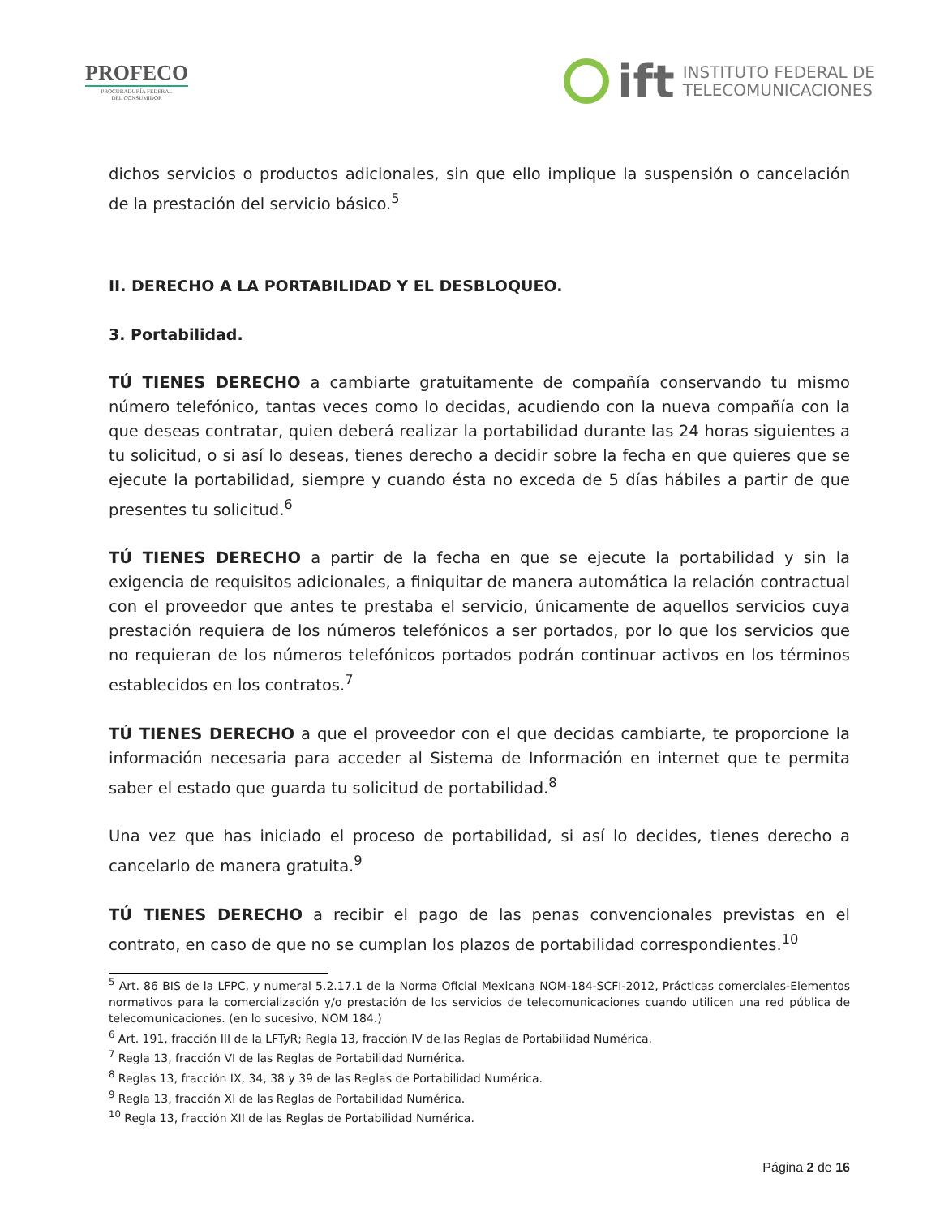PROFECO
PROCURADURÍA FEDERAL
DEL CONSUMIDOR
ift
INSTITUTO FEDERAL DE
TELECOMUNICACIONES
dichos servicios o productos adicionales, sin que ello implique la suspensión o cancelación de la prestación del servicio básico.<sup>5</sup>
II. DERECHO A LA PORTABILIDAD Y EL DESBLOQUEO.
3. Portabilidad.
TÚ TIENES DERECHO a cambiarte gratuitamente de compañía conservando tu mismo número telefónico, tantas veces como lo decidas, acudiendo con la nueva compañía con la que deseas contratar, quien deberá realizar la portabilidad durante las 24 horas siguientes a tu solicitud, o si así lo deseas, tienes derecho a decidir sobre la fecha en que quieres que se ejecute la portabilidad, siempre y cuando ésta no exceda de 5 días hábiles a partir de que presentes tu solicitud.<sup>6</sup>
TÚ TIENES DERECHO a partir de la fecha en que se ejecute la portabilidad y sin la exigencia de requisitos adicionales, a finiquitar de manera automática la relación contractual con el proveedor que antes te prestaba el servicio, únicamente de aquellos servicios cuya prestación requiera de los números telefónicos a ser portados, por lo que los servicios que no requieran de los números telefónicos portados podrán continuar activos en los términos establecidos en los contratos.<sup>7</sup>
TÚ TIENES DERECHO a que el proveedor con el que decidas cambiarte, te proporcione la información necesaria para acceder al Sistema de Información en internet que te permita saber el estado que guarda tu solicitud de portabilidad.<sup>8</sup>
Una vez que has iniciado el proceso de portabilidad, si así lo decides, tienes derecho a cancelarlo de manera gratuita.<sup>9</sup>
TÚ TIENES DERECHO a recibir el pago de las penas convencionales previstas en el contrato, en caso de que no se cumplan los plazos de portabilidad correspondientes.<sup>10</sup>
<sup>5</sup> Art. 86 BIS de la LFPC, y numeral 5.2.17.1 de la Norma Oficial Mexicana NOM-184-SCFI-2012, Prácticas comerciales-Elementos normativos para la comercialización y/o prestación de los servicios de telecomunicaciones cuando utilicen una red pública de telecomunicaciones. (en lo sucesivo, NOM 184.)
<sup>6</sup> Art. 191, fracción III de la LFTyR; Regla 13, fracción IV de las Reglas de Portabilidad Numérica.
<sup>7</sup> Regla 13, fracción VI de las Reglas de Portabilidad Numérica.
<sup>8</sup> Reglas 13, fracción IX, 34, 38 y 39 de las Reglas de Portabilidad Numérica.
<sup>9</sup> Regla 13, fracción XI de las Reglas de Portabilidad Numérica.
<sup>10</sup> Regla 13, fracción XII de las Reglas de Portabilidad Numérica.
Página 2 de 16